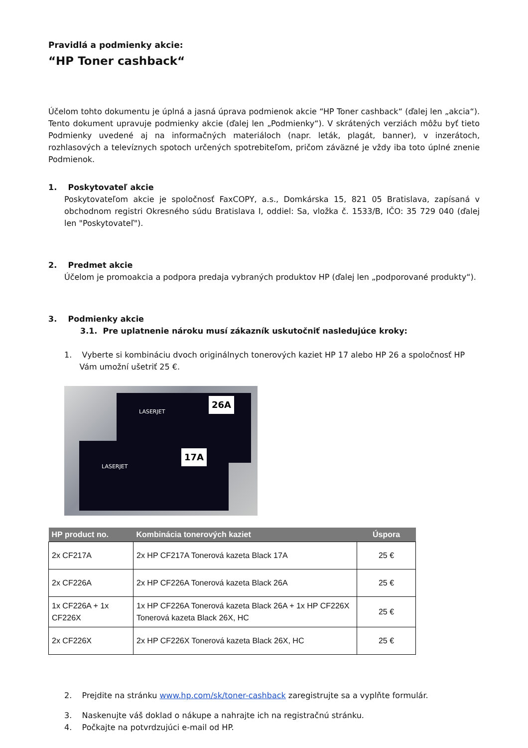Pravidlá a podmienky akcie:
“HP Toner cashback“
Účelom tohto dokumentu je úplná a jasná úprava podmienok akcie “HP Toner cashback“ (ďalej len „akcia“). Tento dokument upravuje podmienky akcie (ďalej len „Podmienky“). V skrátených verziách môžu byť tieto Podmienky uvedené aj na informačných materiáloch (napr. leták, plagát, banner), v inzerátoch, rozhlasových a televíznych spotoch určených spotrebiteľom, pričom záväzné je vždy iba toto úplné znenie Podmienok.
1. Poskytovateľ akcie
Poskytovateľom akcie je spoločnosť FaxCOPY, a.s., Domkárska 15, 821 05 Bratislava, zapísaná v obchodnom registri Okresného súdu Bratislava I, oddiel: Sa, vložka č. 1533/B, IČO: 35 729 040 (ďalej len "Poskytovateľ").
2. Predmet akcie
Účelom je promoakcia a podpora predaja vybraných produktov HP (ďalej len „podporované produkty“).
3. Podmienky akcie
3.1. Pre uplatnenie nároku musí zákazník uskutočniť nasledujúce kroky:
1. Vyberte si kombináciu dvoch originálnych tonerových kaziet HP 17 alebo HP 26 a spoločnosť HP
Vám umožní ušetriť 25 €.
26A
17A
LASERJET
LASERJET
| HP product no. | Kombinácia tonerových kaziet | Úspora |
| --- | --- | --- |
| 2x CF217A | 2x HP CF217A Tonerová kazeta Black 17A | 25 € |
| 2x CF226A | 2x HP CF226A Tonerová kazeta Black 26A | 25 € |
| 1x CF226A + 1x CF226X | 1x HP CF226A Tonerová kazeta Black 26A + 1x HP CF226X Tonerová kazeta Black 26X, HC | 25 € |
| 2x CF226X | 2x HP CF226X Tonerová kazeta Black 26X, HC | 25 € |
2. Prejdite na stránku www.hp.com/sk/toner-cashback zaregistrujte sa a vyplňte formulár.
3. Naskenujte váš doklad o nákupe a nahrajte ich na registračnú stránku.
4. Počkajte na potvrdzujúci e-mail od HP.